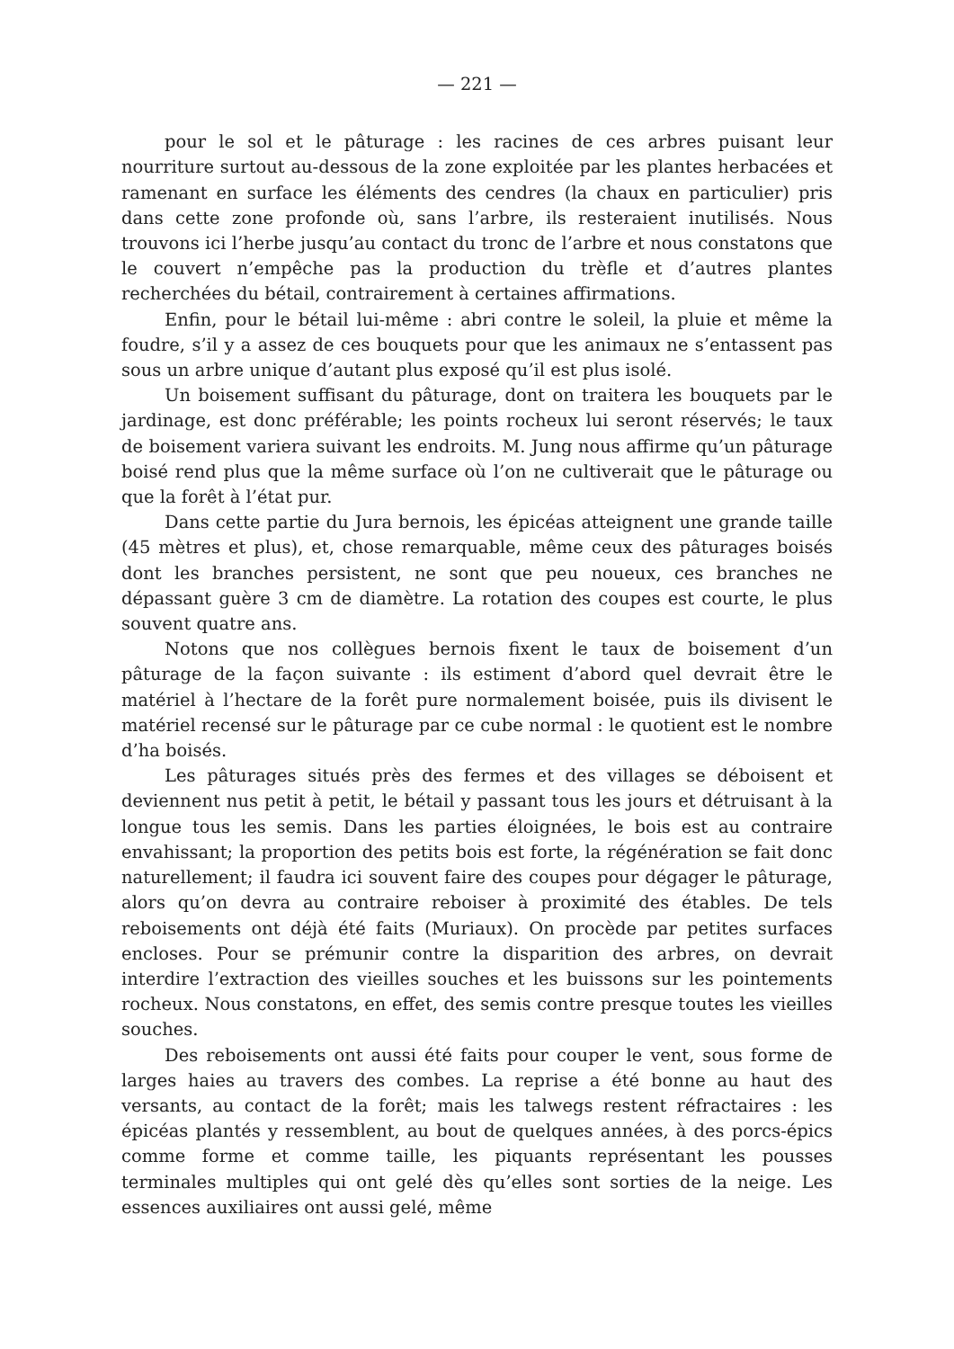— 221 —
pour le sol et le pâturage : les racines de ces arbres puisant leur nourriture surtout au-dessous de la zone exploitée par les plantes herbacées et ramenant en surface les éléments des cendres (la chaux en particulier) pris dans cette zone profonde où, sans l’arbre, ils resteraient inutilisés. Nous trouvons ici l’herbe jusqu’au contact du tronc de l’arbre et nous constatons que le couvert n’empêche pas la production du trèfle et d’autres plantes recherchées du bétail, contrairement à certaines affirmations.
Enfin, pour le bétail lui-même : abri contre le soleil, la pluie et même la foudre, s’il y a assez de ces bouquets pour que les animaux ne s’entassent pas sous un arbre unique d’autant plus exposé qu’il est plus isolé.
Un boisement suffisant du pâturage, dont on traitera les bouquets par le jardinage, est donc préférable; les points rocheux lui seront réservés; le taux de boisement variera suivant les endroits. M. Jung nous affirme qu’un pâturage boisé rend plus que la même surface où l’on ne cultiverait que le pâturage ou que la forêt à l’état pur.
Dans cette partie du Jura bernois, les épicéas atteignent une grande taille (45 mètres et plus), et, chose remarquable, même ceux des pâturages boisés dont les branches persistent, ne sont que peu noueux, ces branches ne dépassant guère 3 cm de diamètre. La rotation des coupes est courte, le plus souvent quatre ans.
Notons que nos collègues bernois fixent le taux de boisement d’un pâturage de la façon suivante : ils estiment d’abord quel devrait être le matériel à l’hectare de la forêt pure normalement boisée, puis ils divisent le matériel recensé sur le pâturage par ce cube normal : le quotient est le nombre d’ha boisés.
Les pâturages situés près des fermes et des villages se déboisent et deviennent nus petit à petit, le bétail y passant tous les jours et détruisant à la longue tous les semis. Dans les parties éloignées, le bois est au contraire envahissant; la proportion des petits bois est forte, la régénération se fait donc naturellement; il faudra ici souvent faire des coupes pour dégager le pâturage, alors qu’on devra au contraire reboiser à proximité des étables. De tels reboisements ont déjà été faits (Muriaux). On procède par petites surfaces encloses. Pour se prémunir contre la disparition des arbres, on devrait interdire l’extraction des vieilles souches et les buissons sur les pointements rocheux. Nous constatons, en effet, des semis contre presque toutes les vieilles souches.
Des reboisements ont aussi été faits pour couper le vent, sous forme de larges haies au travers des combes. La reprise a été bonne au haut des versants, au contact de la forêt; mais les talwegs restent réfractaires : les épicéas plantés y ressemblent, au bout de quelques années, à des porcs-épics comme forme et comme taille, les piquants représentant les pousses terminales multiples qui ont gelé dès qu’elles sont sorties de la neige. Les essences auxiliaires ont aussi gelé, même